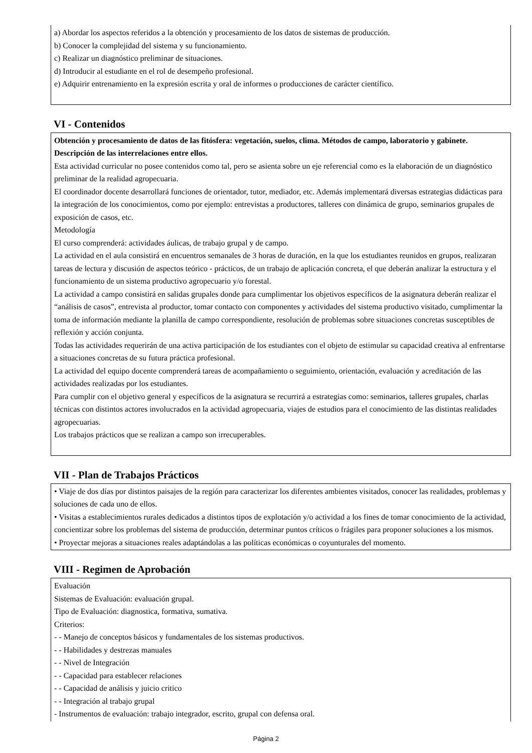a) Abordar los aspectos referidos a la obtención y procesamiento de los datos de sistemas de producción.
b) Conocer la complejidad del sistema y su funcionamiento.
c) Realizar un diagnóstico preliminar de situaciones.
d) Introducir al estudiante en el rol de desempeño profesional.
e) Adquirir entrenamiento en la expresión escrita y oral de informes o producciones de carácter científico.
VI - Contenidos
Obtención y procesamiento de datos de las fitósfera: vegetación, suelos, clima. Métodos de campo, laboratorio y gabinete. Descripción de las interrelaciones entre ellos.
Esta actividad curricular no posee contenidos como tal, pero se asienta sobre un eje referencial como es la elaboración de un diagnóstico preliminar de la realidad agropecuaria.
El coordinador docente desarrollará funciones de orientador, tutor, mediador, etc. Además implementará diversas estrategias didácticas para la integración de los conocimientos, como por ejemplo: entrevistas a productores, talleres con dinámica de grupo, seminarios grupales de exposición de casos, etc.
Metodología
El curso comprenderá: actividades áulicas, de trabajo grupal y de campo.
La actividad en el aula consistirá en encuentros semanales de 3 horas de duración, en la que los estudiantes reunidos en grupos, realizaran tareas de lectura y discusión de aspectos teórico - prácticos, de un trabajo de aplicación concreta, el que deberán analizar la estructura y el funcionamiento de un sistema productivo agropecuario y/o forestal.
La actividad a campo consistirá en salidas grupales donde para cumplimentar los objetivos específicos de la asignatura deberán realizar el “análisis de casos”, entrevista al productor, tomar contacto con componentes y actividades del sistema productivo visitado, cumplimentar la toma de información mediante la planilla de campo correspondiente, resolución de problemas sobre situaciones concretas susceptibles de reflexión y acción conjunta.
Todas las actividades requerirán de una activa participación de los estudiantes con el objeto de estimular su capacidad creativa al enfrentarse a situaciones concretas de su futura práctica profesional.
La actividad del equipo docente comprenderá tareas de acompañamiento o seguimiento, orientación, evaluación y acreditación de las actividades realizadas por los estudiantes.
Para cumplir con el objetivo general y específicos de la asignatura se recurrirá a estrategias como: seminarios, talleres grupales, charlas técnicas con distintos actores involucrados en la actividad agropecuaria, viajes de estudios para el conocimiento de las distintas realidades agropecuarias.
Los trabajos prácticos que se realizan a campo son irrecuperables.
VII - Plan de Trabajos Prácticos
• Viaje de dos días por distintos paisajes de la región para caracterizar los diferentes ambientes visitados, conocer las realidades, problemas y soluciones de cada uno de ellos.
• Visitas a establecimientos rurales dedicados a distintos tipos de explotación y/o actividad a los fines de tomar conocimiento de la actividad, concientizar sobre los problemas del sistema de producción, determinar puntos críticos o frágiles para proponer soluciones a los mismos.
• Proyectar mejoras a situaciones reales adaptándolas a las políticas económicas o coyunturales del momento.
VIII - Regimen de Aprobación
Evaluación
Sistemas de Evaluación: evaluación grupal.
Tipo de Evaluación: diagnostica, formativa, sumativa.
Criterios:
- - Manejo de conceptos básicos y fundamentales de los sistemas productivos.
- - Habilidades y destrezas manuales
- - Nivel de Integración
- - Capacidad para establecer relaciones
- - Capacidad de análisis y juicio critico
- - Integración al trabajo grupal
- Instrumentos de evaluación: trabajo integrador, escrito, grupal con defensa oral.
Página 2